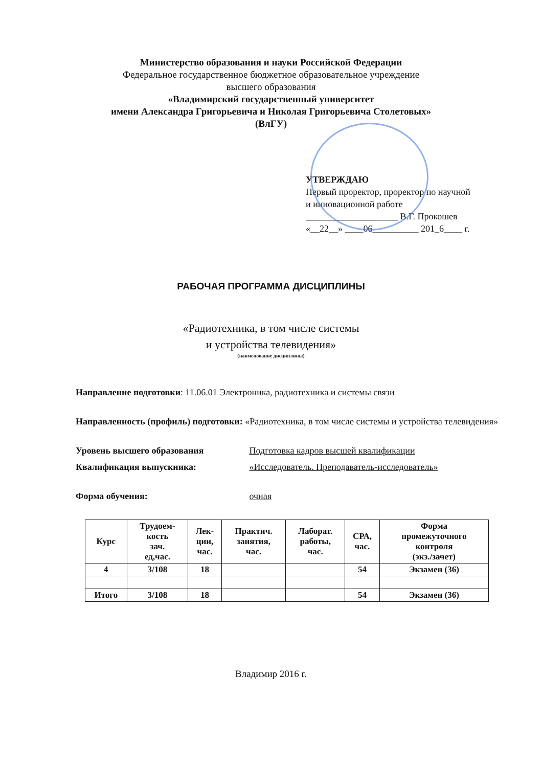Министерство образования и науки Российской Федерации
Федеральное государственное бюджетное образовательное учреждение
высшего образования
«Владимирский государственный университет
имени Александра Григорьевича и Николая Григорьевича Столетовых»
(ВлГУ)
УТВЕРЖДАЮ
Первый проректор, проректор по научной
и инновационной работе
____________________ В.Г. Прокошев
«__22__» ____06__________ 201_6____ г.
РАБОЧАЯ ПРОГРАММА ДИСЦИПЛИНЫ
«Радиотехника, в том числе системы
и устройства телевидения»
(наименование дисциплины)
Направление подготовки: 11.06.01 Электроника, радиотехника и системы связи
Направленность (профиль) подготовки: «Радиотехника, в том числе системы и устройства телевидения»
Уровень высшего образования Подготовка кадров высшей квалификации
Квалификация выпускника: «Исследователь. Преподаватель-исследователь»
Форма обучения: очная
| Курс | Трудоем- кость зач. ед,час. | Лек- ции, час. | Практич. занятия, час. | Лаборат. работы, час. | СРА, час. | Форма промежуточного контроля (экз./зачет) |
| --- | --- | --- | --- | --- | --- | --- |
| 4 | 3/108 | 18 | | | 54 | Экзамен (36) |
| Итого | 3/108 | 18 | | | 54 | Экзамен (36) |
Владимир 2016 г.